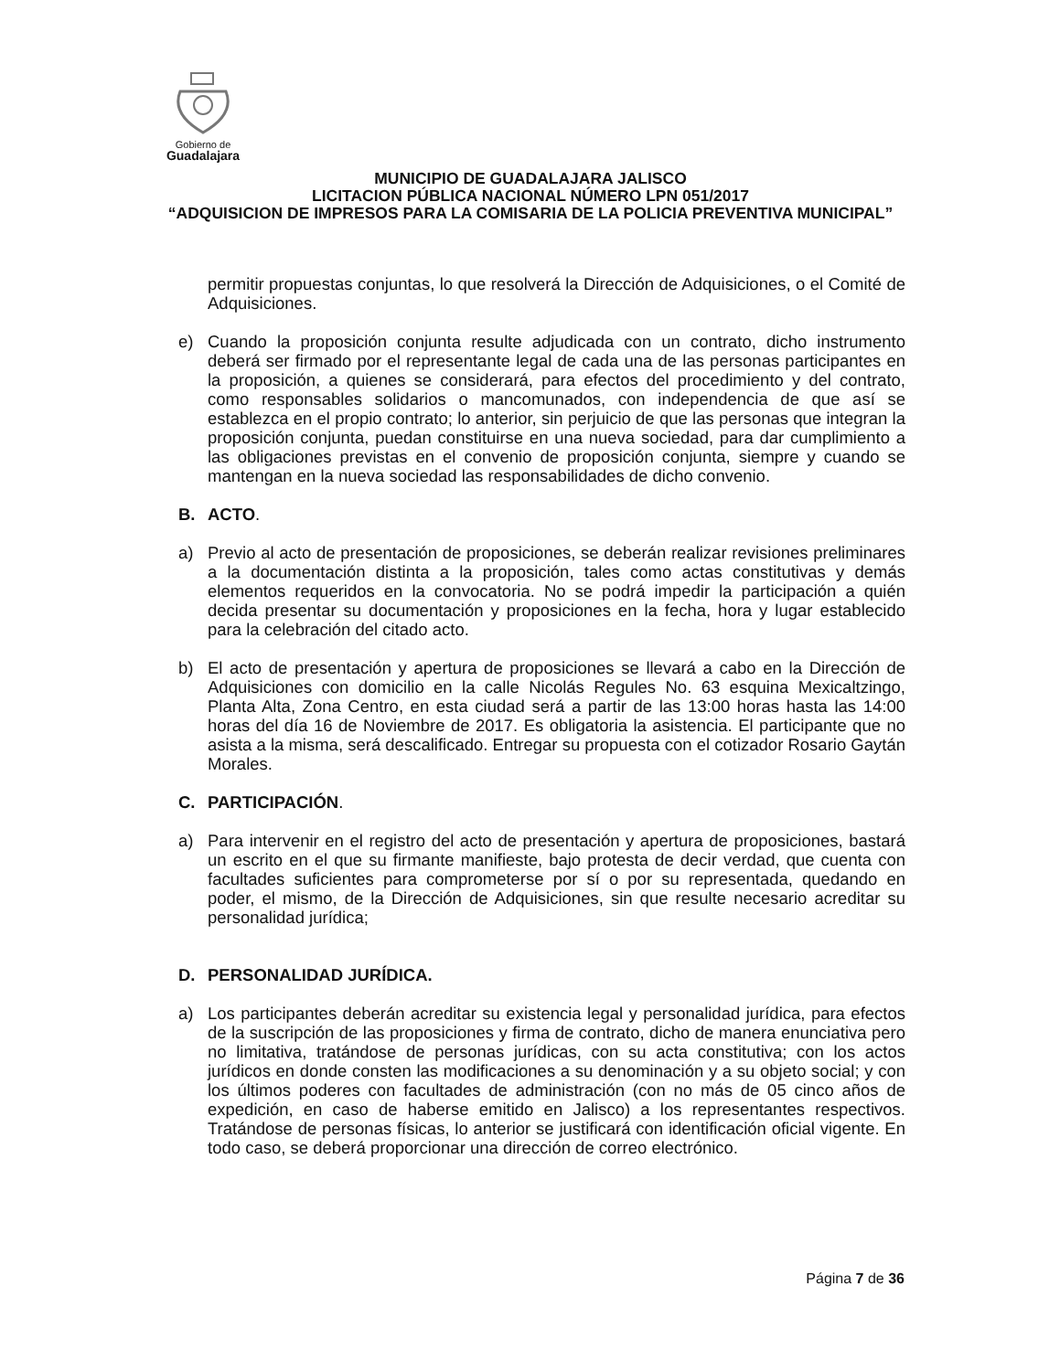Gobierno de
Guadalajara
MUNICIPIO DE GUADALAJARA JALISCO
LICITACION PÚBLICA NACIONAL NÚMERO LPN 051/2017
“ADQUISICION DE IMPRESOS PARA LA COMISARIA DE LA POLICIA PREVENTIVA MUNICIPAL”
permitir propuestas conjuntas, lo que resolverá la Dirección de Adquisiciones, o el Comité de Adquisiciones.
e) Cuando la proposición conjunta resulte adjudicada con un contrato, dicho instrumento deberá ser firmado por el representante legal de cada una de las personas participantes en la proposición, a quienes se considerará, para efectos del procedimiento y del contrato, como responsables solidarios o mancomunados, con independencia de que así se establezca en el propio contrato; lo anterior, sin perjuicio de que las personas que integran la proposición conjunta, puedan constituirse en una nueva sociedad, para dar cumplimiento a las obligaciones previstas en el convenio de proposición conjunta, siempre y cuando se mantengan en la nueva sociedad las responsabilidades de dicho convenio.
B. ACTO.
a) Previo al acto de presentación de proposiciones, se deberán realizar revisiones preliminares a la documentación distinta a la proposición, tales como actas constitutivas y demás elementos requeridos en la convocatoria. No se podrá impedir la participación a quién decida presentar su documentación y proposiciones en la fecha, hora y lugar establecido para la celebración del citado acto.
b) El acto de presentación y apertura de proposiciones se llevará a cabo en la Dirección de Adquisiciones con domicilio en la calle Nicolás Regules No. 63 esquina Mexicaltzingo, Planta Alta, Zona Centro, en esta ciudad será a partir de las 13:00 horas hasta las 14:00 horas del día 16 de Noviembre de 2017. Es obligatoria la asistencia. El participante que no asista a la misma, será descalificado. Entregar su propuesta con el cotizador Rosario Gaytán Morales.
C. PARTICIPACIÓN.
a) Para intervenir en el registro del acto de presentación y apertura de proposiciones, bastará un escrito en el que su firmante manifieste, bajo protesta de decir verdad, que cuenta con facultades suficientes para comprometerse por sí o por su representada, quedando en poder, el mismo, de la Dirección de Adquisiciones, sin que resulte necesario acreditar su personalidad jurídica;
D. PERSONALIDAD JURÍDICA.
a) Los participantes deberán acreditar su existencia legal y personalidad jurídica, para efectos de la suscripción de las proposiciones y firma de contrato, dicho de manera enunciativa pero no limitativa, tratándose de personas jurídicas, con su acta constitutiva; con los actos jurídicos en donde consten las modificaciones a su denominación y a su objeto social; y con los últimos poderes con facultades de administración (con no más de 05 cinco años de expedición, en caso de haberse emitido en Jalisco) a los representantes respectivos. Tratándose de personas físicas, lo anterior se justificará con identificación oficial vigente. En todo caso, se deberá proporcionar una dirección de correo electrónico.
Página 7 de 36